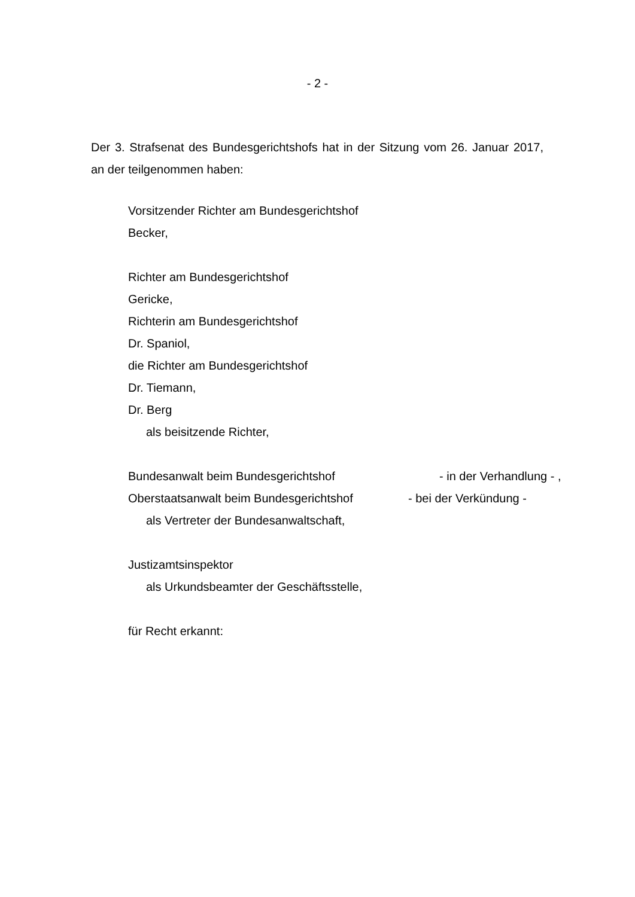- 2 -
Der 3. Strafsenat des Bundesgerichtshofs hat in der Sitzung vom 26. Januar 2017, an der teilgenommen haben:
Vorsitzender Richter am Bundesgerichtshof
Becker,
Richter am Bundesgerichtshof
Gericke,
Richterin am Bundesgerichtshof
Dr. Spaniol,
die Richter am Bundesgerichtshof
Dr. Tiemann,
Dr. Berg
als beisitzende Richter,
Bundesanwalt beim Bundesgerichtshof - in der Verhandlung - ,
Oberstaatsanwalt beim Bundesgerichtshof - bei der Verkündung -
als Vertreter der Bundesanwaltschaft,
Justizamtsinspektor
als Urkundsbeamter der Geschäftsstelle,
für Recht erkannt: